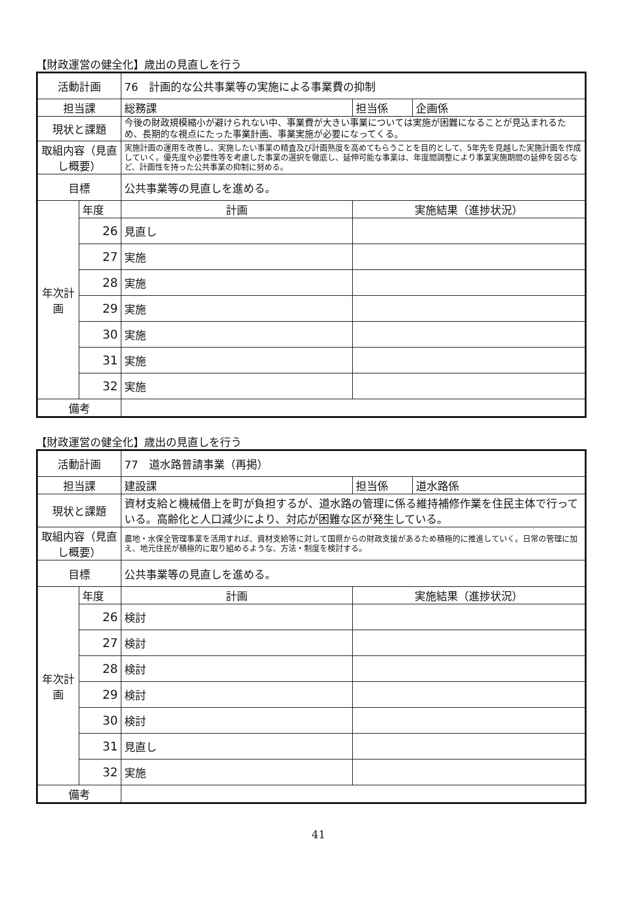【財政運営の健全化】歳出の見直しを行う
| 活動計画 | | 76 計画的な公共事業等の実施による事業費の抑制 | | |
| 担当課 | | 総務課 | 担当係 | 企画係 |
| 現状と課題 | | 今後の財政規模縮小が避けられない中、事業費が大きい事業については実施が困難になることが見込まれるため、長期的な視点にたった事業計画、事業実施が必要になってくる。 | | |
| 取組内容（見直し概要） | | 実施計画の運用を改善し、実施したい事業の精査及び計画熟度を高めてもらうことを目的として、5年先を見越した実施計画を作成していく。優先度や必要性等を考慮した事業の選択を徹底し、延伸可能な事業は、年度間調整により事業実施期間の延伸を図るなど、計画性を持った公共事業の抑制に努める。 | | |
| 目標 | | 公共事業等の見直しを進める。 | | |
| 年次計画 | 年度 | 計画 | 実施結果（進捗状況） | |
| | 26 | 見直し | | |
| | 27 | 実施 | | |
| | 28 | 実施 | | |
| | 29 | 実施 | | |
| | 30 | 実施 | | |
| | 31 | 実施 | | |
| | 32 | 実施 | | |
| 備考 | | | | |
【財政運営の健全化】歳出の見直しを行う
| 活動計画 | | 77 道水路普請事業（再掲） | | |
| 担当課 | | 建設課 | 担当係 | 道水路係 |
| 現状と課題 | | 資材支給と機械借上を町が負担するが、道水路の管理に係る維持補修作業を住民主体で行っている。高齢化と人口減少により、対応が困難な区が発生している。 | | |
| 取組内容（見直し概要） | | 農地・水保全管理事業を活用すれば、資材支給等に対して国県からの財政支援があるため積極的に推進していく。日常の管理に加え、地元住民が積極的に取り組めるような、方法・制度を検討する。 | | |
| 目標 | | 公共事業等の見直しを進める。 | | |
| 年次計画 | 年度 | 計画 | 実施結果（進捗状況） | |
| | 26 | 検討 | | |
| | 27 | 検討 | | |
| | 28 | 検討 | | |
| | 29 | 検討 | | |
| | 30 | 検討 | | |
| | 31 | 見直し | | |
| | 32 | 実施 | | |
| 備考 | | | | |
41